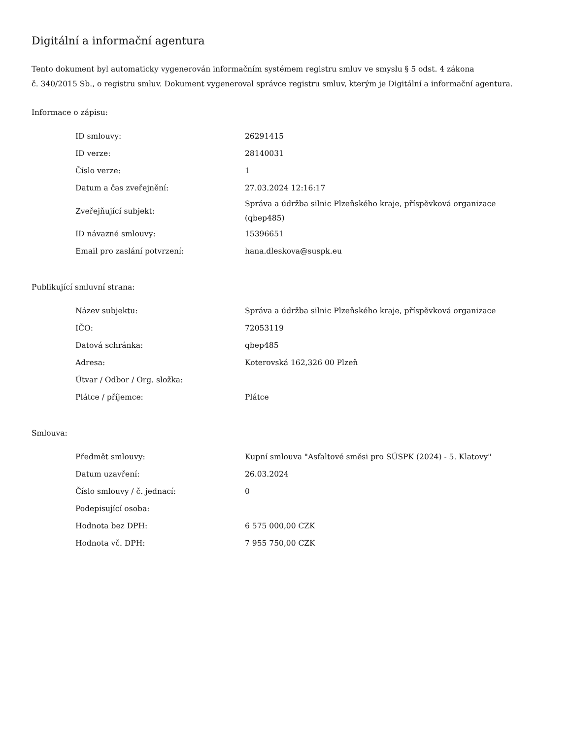Digitální a informační agentura
Tento dokument byl automaticky vygenerován informačním systémem registru smluv ve smyslu § 5 odst. 4 zákona
č. 340/2015 Sb., o registru smluv. Dokument vygeneroval správce registru smluv, kterým je Digitální a informační agentura.
Informace o zápisu:
| ID smlouvy: | 26291415 |
| ID verze: | 28140031 |
| Číslo verze: | 1 |
| Datum a čas zveřejnění: | 27.03.2024 12:16:17 |
| Zveřejňující subjekt: | Správa a údržba silnic Plzeňského kraje, příspěvková organizace (qbep485) |
| ID návazné smlouvy: | 15396651 |
| Email pro zaslání potvrzení: | hana.dleskova@suspk.eu |
Publikující smluvní strana:
| Název subjektu: | Správa a údržba silnic Plzeňského kraje, příspěvková organizace |
| IČO: | 72053119 |
| Datová schránka: | qbep485 |
| Adresa: | Koterovská 162,326 00 Plzeň |
| Útvar / Odbor / Org. složka: | |
| Plátce / příjemce: | Plátce |
Smlouva:
| Předmět smlouvy: | Kupní smlouva "Asfaltové směsi pro SÚSPK (2024) - 5. Klatovy" |
| Datum uzavření: | 26.03.2024 |
| Číslo smlouvy / č. jednací: | 0 |
| Podepisující osoba: | |
| Hodnota bez DPH: | 6 575 000,00 CZK |
| Hodnota vč. DPH: | 7 955 750,00 CZK |